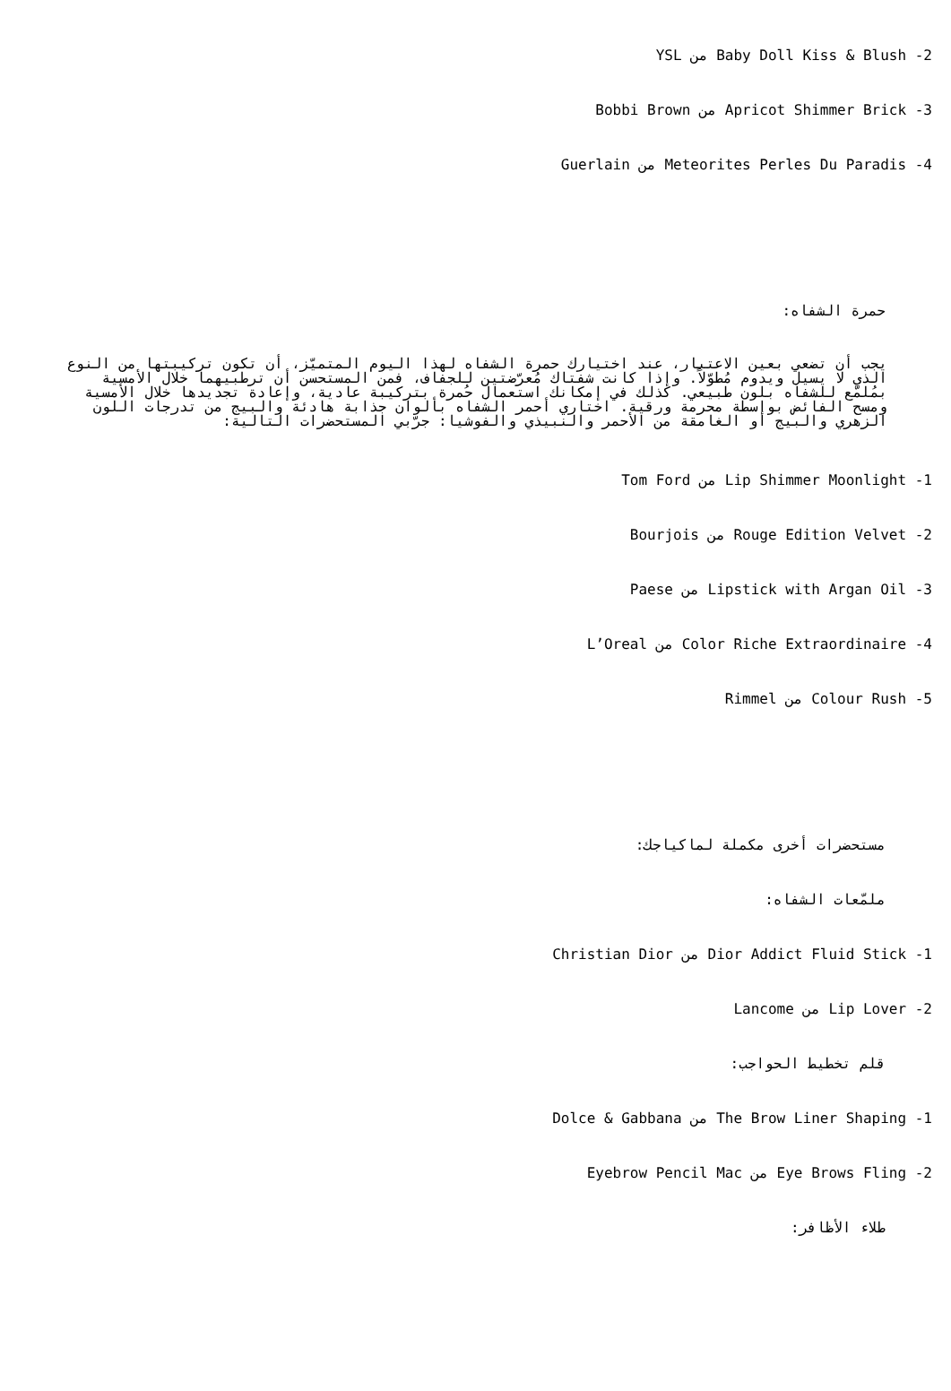2- Baby Doll Kiss & Blush من YSL
3- Apricot Shimmer Brick من Bobbi Brown
4- Meteorites Perles Du Paradis من Guerlain
حمرة الشفاه:
يجب أن تضعي بعين الاعتبار، عند اختيارك حمرة الشفاه لهذا اليوم المتميّز، أن تكون تركيبتها من النوع الذي لا يسيل ويدوم مُطوّلاً. وإذا كانت شفتاك مُعرّضتين للجفاف، فمن المستحسن أن ترطبيهما خلال الأمسية بمُلمّع للشفاه بلون طبيعي. كذلك في إمكانك استعمال حُمرة بتركيبة عادية، وإعادة تجديدها خلال الأمسية ومسح الفائض بواسطة محرمة ورقية. اختاري أحمر الشفاه بألوان جذابة هادئة والبيج من تدرجات اللون الزهري والبيج أو الغامقة من الأحمر والنبيذي والفوشيا: جرّبي المستحضرات التالية:
1- Lip Shimmer Moonlight من Tom Ford
2- Rouge Edition Velvet من Bourjois
3- Lipstick with Argan Oil من Paese
4- Color Riche Extraordinaire من L’Oreal
5- Colour Rush من Rimmel
مستحضرات أخرى مكملة لماكياجك:
ملمّعات الشفاه:
1- Dior Addict Fluid Stick من Christian Dior
2- Lip Lover من Lancome
قلم تخطيط الحواجب:
1- The Brow Liner Shaping من Dolce & Gabbana
2- Eye Brows Fling من Eyebrow Pencil Mac
طلاء الأظافر: